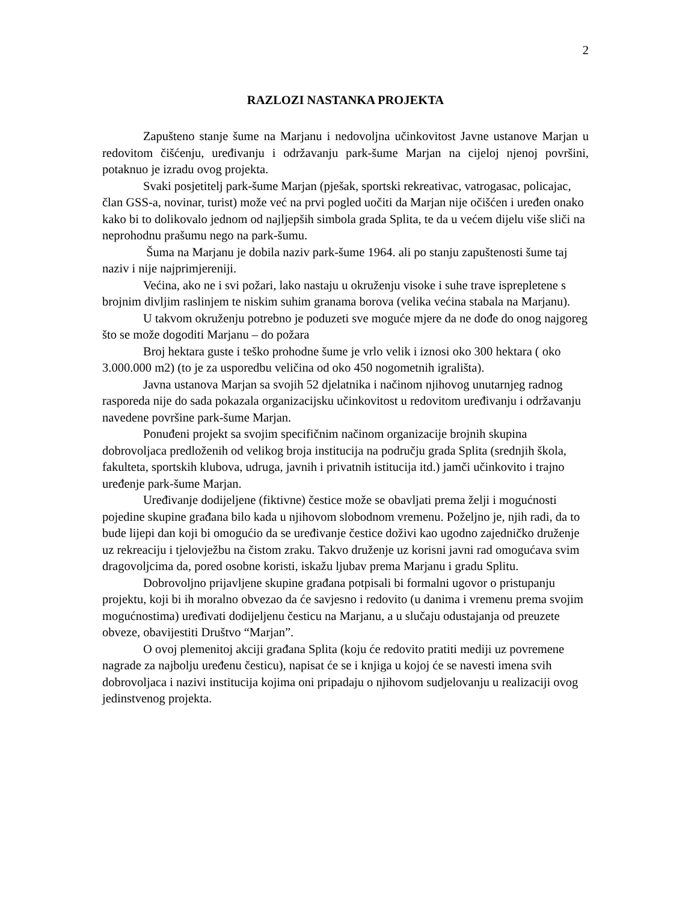2
RAZLOZI NASTANKA PROJEKTA
Zapušteno stanje šume na Marjanu i nedovoljna učinkovitost Javne ustanove Marjan u redovitom čišćenju, uređivanju i održavanju park-šume Marjan na cijeloj njenoj površini, potaknuo je izradu ovog projekta.
Svaki posjetitelj park-šume Marjan (pješak, sportski rekreativac, vatrogasac, policajac, član GSS-a, novinar, turist) može već na prvi pogled uočiti da Marjan nije očišćen i uređen onako kako bi to dolikovalo jednom od najljepših simbola grada Splita, te da u većem dijelu više sliči na neprohodnu prašumu nego na park-šumu.
Šuma na Marjanu je dobila naziv park-šume 1964. ali po stanju zapuštenosti šume taj naziv i nije najprimjereniji.
Većina, ako ne i svi požari, lako nastaju u okruženju visoke i suhe trave isprepletene s brojnim divljim raslinjem te niskim suhim granama borova (velika većina stabala na Marjanu).
U takvom okruženju potrebno je poduzeti sve moguće mjere da ne dođe do onog najgoreg što se može dogoditi Marjanu – do požara
Broj hektara guste i teško prohodne šume je vrlo velik i iznosi oko 300 hektara ( oko 3.000.000 m2) (to je za usporedbu veličina od oko 450 nogometnih igrališta).
Javna ustanova Marjan sa svojih 52 djelatnika i načinom njihovog unutarnjeg radnog rasporeda nije do sada pokazala organizacijsku učinkovitost u redovitom uređivanju i održavanju navedene površine park-šume Marjan.
Ponuđeni projekt sa svojim specifičnim načinom organizacije brojnih skupina dobrovoljaca predloženih od velikog broja institucija na području grada Splita (srednjih škola, fakulteta, sportskih klubova, udruga, javnih i privatnih istitucija itd.) jamči učinkovito i trajno uređenje park-šume Marjan.
Uređivanje dodijeljene (fiktivne) čestice može se obavljati prema želji i mogućnosti pojedine skupine građana bilo kada u njihovom slobodnom vremenu. Poželjno je, njih radi, da to bude lijepi dan koji bi omogućio da se uređivanje čestice doživi kao ugodno zajedničko druženje uz rekreaciju i tjelovježbu na čistom zraku. Takvo druženje uz korisni javni rad omogućava svim dragovoljcima da, pored osobne koristi, iskažu ljubav prema Marjanu i gradu Splitu.
Dobrovoljno prijavljene skupine građana potpisali bi formalni ugovor o pristupanju projektu, koji bi ih moralno obvezao da će savjesno i redovito (u danima i vremenu prema svojim mogućnostima) uređivati dodijeljenu česticu na Marjanu, a u slučaju odustajanja od preuzete obveze, obavijestiti Društvo “Marjan”.
O ovoj plemenitoj akciji građana Splita (koju će redovito pratiti mediji uz povremene nagrade za najbolju uređenu česticu), napisat će se i knjiga u kojoj će se navesti imena svih dobrovoljaca i nazivi institucija kojima oni pripadaju o njihovom sudjelovanju u realizaciji ovog jedinstvenog projekta.